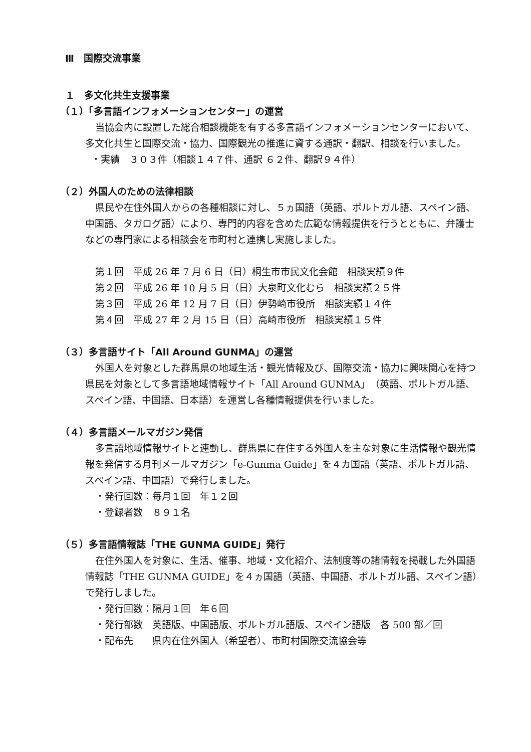Ⅲ　国際交流事業
１　多文化共生支援事業
（１）「多言語インフォメーションセンター」の運営
当協会内に設置した総合相談機能を有する多言語インフォメーションセンターにおいて、多文化共生と国際交流・協力、国際観光の推進に資する通訳・翻訳、相談を行いました。
・実績　３０３件（相談１４７件、通訳 ６２件、翻訳９４件）
（２）外国人のための法律相談
県民や在住外国人からの各種相談に対し、５ヵ国語（英語、ポルトガル語、スペイン語、中国語、タガログ語）により、専門的内容を含めた広範な情報提供を行うとともに、弁護士などの専門家による相談会を市町村と連携し実施しました。
第１回　平成 26 年 7 月 6 日（日）桐生市市民文化会館　相談実績９件
第２回　平成 26 年 10 月 5 日（日）大泉町文化むら　相談実績２５件
第３回　平成 26 年 12 月 7 日（日）伊勢崎市役所　相談実績１４件
第４回　平成 27 年 2 月 15 日（日）高崎市役所　相談実績１５件
（３）多言語サイト「All Around GUNMA」の運営
外国人を対象とした群馬県の地域生活・観光情報及び、国際交流・協力に興味関心を持つ県民を対象として多言語地域情報サイト「All Around GUNMA」（英語、ポルトガル語、スペイン語、中国語、日本語）を運営し各種情報提供を行いました。
（４）多言語メールマガジン発信
多言語地域情報サイトと連動し、群馬県に在住する外国人を主な対象に生活情報や観光情報を発信する月刊メールマガジン「e-Gunma Guide」を４カ国語（英語、ポルトガル語、スペイン語、中国語）で発行しました。
・発行回数：毎月１回　年１２回
・登録者数　８９１名
（５）多言語情報誌「THE GUNMA GUIDE」発行
在住外国人を対象に、生活、催事、地域・文化紹介、法制度等の諸情報を掲載した外国語情報誌「THE GUNMA GUIDE」を４ヵ国語（英語、中国語、ポルトガル語、スペイン語）で発行しました。
・発行回数：隔月１回　年６回
・発行部数　英語版、中国語版、ポルトガル語版、スペイン語版　各 500 部／回
・配布先　　県内在住外国人（希望者）、市町村国際交流協会等